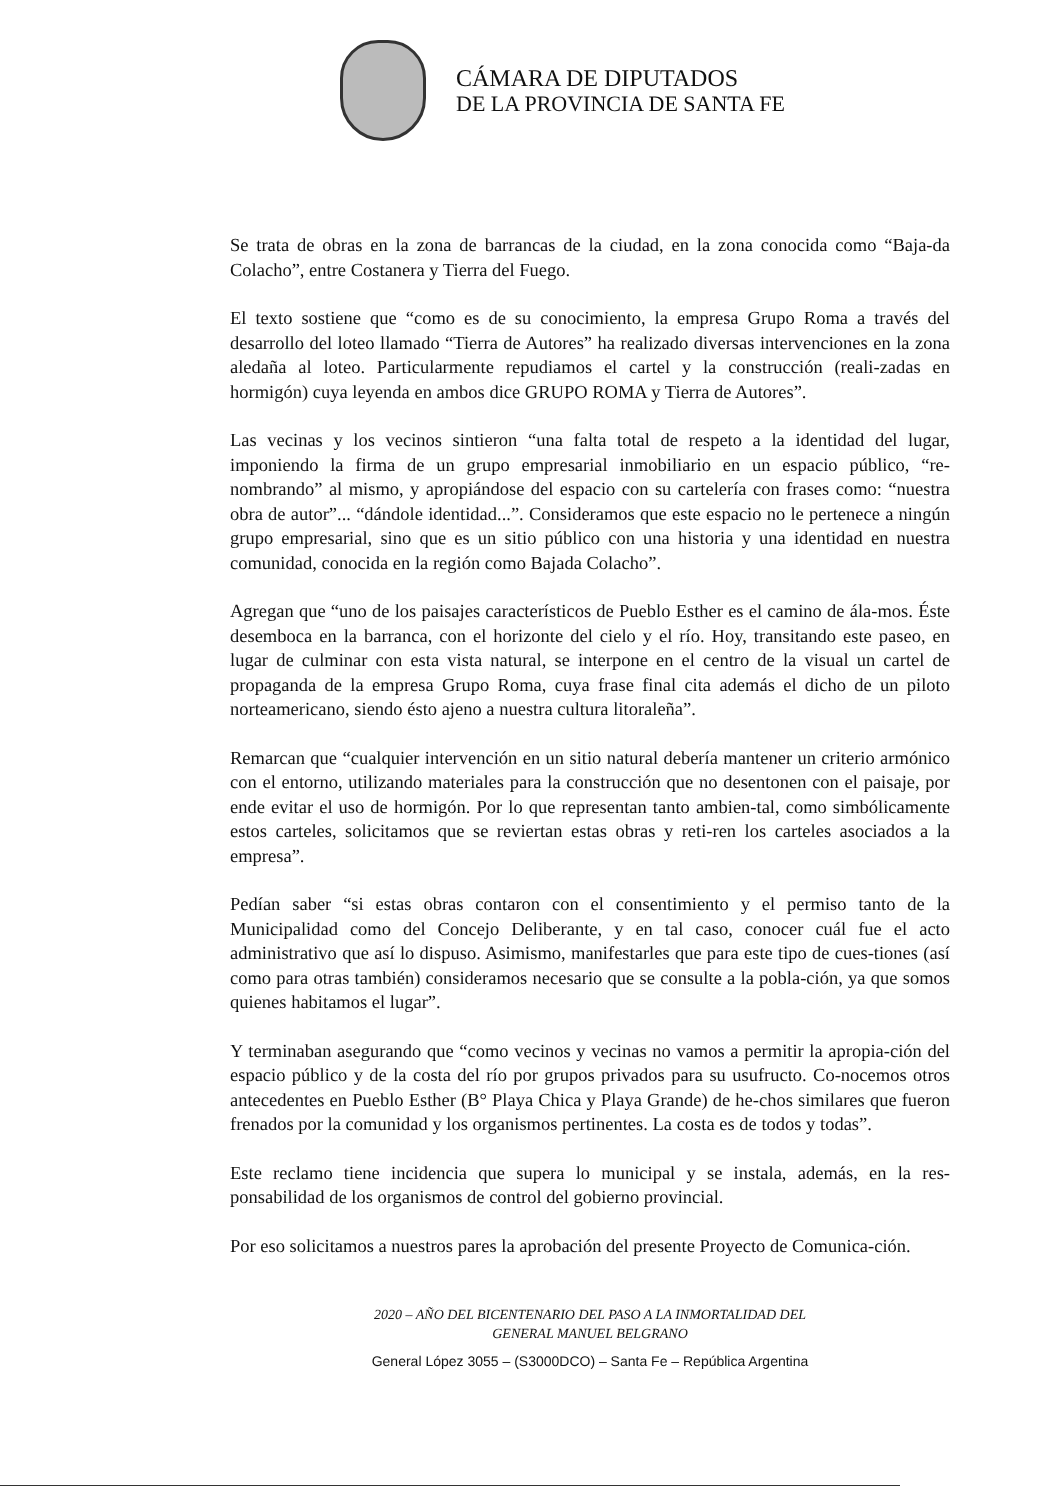CÁMARA DE DIPUTADOS
DE LA PROVINCIA DE SANTA FE
Se trata de obras en la zona de barrancas de la ciudad, en la zona conocida como “Baja-da Colacho”, entre Costanera y Tierra del Fuego.
El texto sostiene que “como es de su conocimiento, la empresa Grupo Roma a través del desarrollo del loteo llamado “Tierra de Autores” ha realizado diversas intervenciones en la zona aledaña al loteo. Particularmente repudiamos el cartel y la construcción (reali-zadas en hormigón) cuya leyenda en ambos dice GRUPO ROMA y Tierra de Autores”.
Las vecinas y los vecinos sintieron “una falta total de respeto a la identidad del lugar, imponiendo la firma de un grupo empresarial inmobiliario en un espacio público, “re-nombrando” al mismo, y apropiándose del espacio con su cartelería con frases como: “nuestra obra de autor”... “dándole identidad...”. Consideramos que este espacio no le pertenece a ningún grupo empresarial, sino que es un sitio público con una historia y una identidad en nuestra comunidad, conocida en la región como Bajada Colacho”.
Agregan que “uno de los paisajes característicos de Pueblo Esther es el camino de ála-mos. Éste desemboca en la barranca, con el horizonte del cielo y el río. Hoy, transitando este paseo, en lugar de culminar con esta vista natural, se interpone en el centro de la visual un cartel de propaganda de la empresa Grupo Roma, cuya frase final cita además el dicho de un piloto norteamericano, siendo ésto ajeno a nuestra cultura litoraleña”.
Remarcan que “cualquier intervención en un sitio natural debería mantener un criterio armónico con el entorno, utilizando materiales para la construcción que no desentonen con el paisaje, por ende evitar el uso de hormigón. Por lo que representan tanto ambien-tal, como simbólicamente estos carteles, solicitamos que se reviertan estas obras y reti-ren los carteles asociados a la empresa”.
Pedían saber “si estas obras contaron con el consentimiento y el permiso tanto de la Municipalidad como del Concejo Deliberante, y en tal caso, conocer cuál fue el acto administrativo que así lo dispuso. Asimismo, manifestarles que para este tipo de cues-tiones (así como para otras también) consideramos necesario que se consulte a la pobla-ción, ya que somos quienes habitamos el lugar”.
Y terminaban asegurando que “como vecinos y vecinas no vamos a permitir la apropia-ción del espacio público y de la costa del río por grupos privados para su usufructo. Co-nocemos otros antecedentes en Pueblo Esther (B° Playa Chica y Playa Grande) de he-chos similares que fueron frenados por la comunidad y los organismos pertinentes. La costa es de todos y todas”.
Este reclamo tiene incidencia que supera lo municipal y se instala, además, en la res-ponsabilidad de los organismos de control del gobierno provincial.
Por eso solicitamos a nuestros pares la aprobación del presente Proyecto de Comunica-ción.
2020 – AÑO DEL BICENTENARIO DEL PASO A LA INMORTALIDAD DEL
GENERAL MANUEL BELGRANO
General López 3055 – (S3000DCO) – Santa Fe – República Argentina